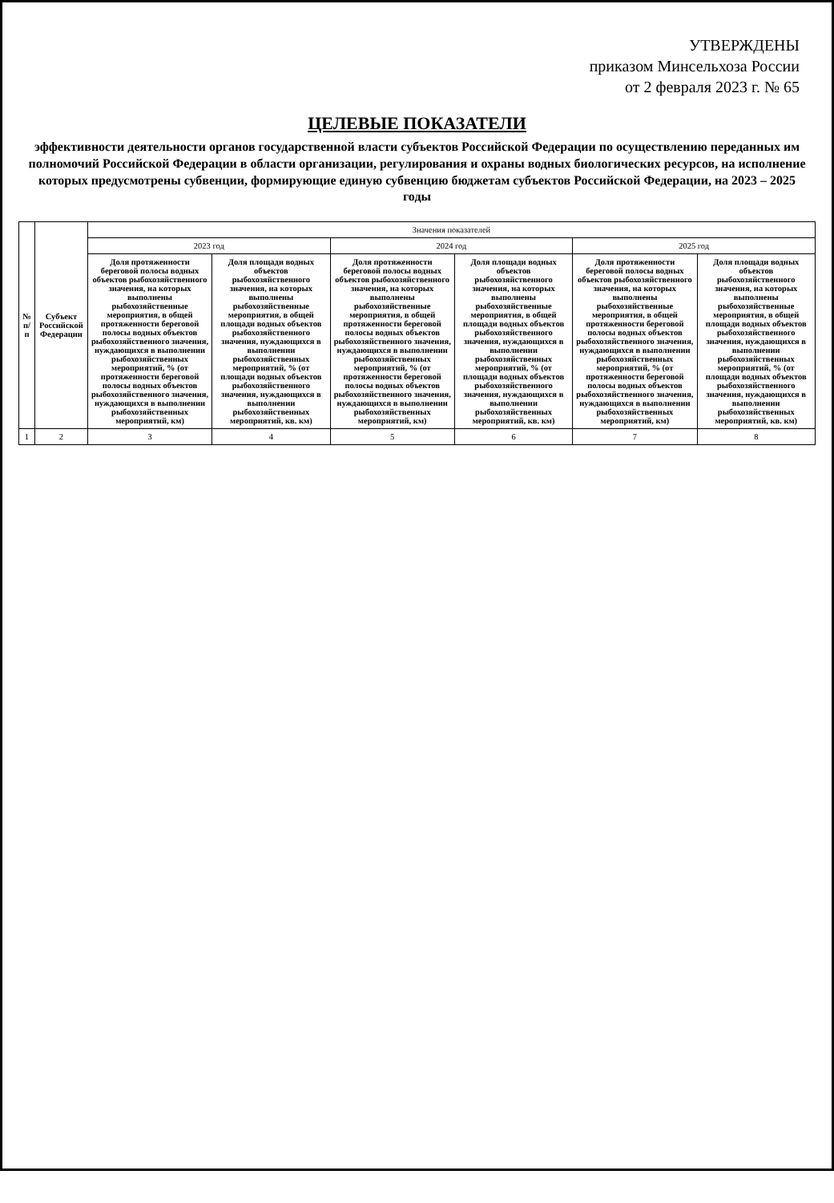УТВЕРЖДЕНЫ
приказом Минсельхоза России
от 2 февраля 2023 г. № 65
ЦЕЛЕВЫЕ ПОКАЗАТЕЛИ
эффективности деятельности органов государственной власти субъектов Российской Федерации по осуществлению переданных им полномочий Российской Федерации в области организации, регулирования и охраны водных биологических ресурсов, на исполнение которых предусмотрены субвенции, формирующие единую субвенцию бюджетам субъектов Российской Федерации, на 2023 – 2025 годы
| № п/п | Субъект Российской Федерации | Значения показателей | | | | | |
| --- | --- | --- | --- | --- | --- | --- | --- |
| | | 2023 год | | 2024 год | | 2025 год | |
| | | Доля протяженности береговой полосы водных объектов рыбохозяйственного значения, на которых выполнены рыбохозяйственные мероприятия, в общей протяженности береговой полосы водных объектов рыбохозяйственного значения, нуждающихся в выполнении рыбохозяйственных мероприятий, % (от протяженности береговой полосы водных объектов рыбохозяйственного значения, нуждающихся в выполнении рыбохозяйственных мероприятий, км) | Доля площади водных объектов рыбохозяйственного значения, на которых выполнены рыбохозяйственные мероприятия, в общей площади водных объектов рыбохозяйственного значения, нуждающихся в выполнении рыбохозяйственных мероприятий, % (от площади водных объектов рыбохозяйственного значения, нуждающихся в выполнении рыбохозяйственных мероприятий, кв. км) | Доля протяженности береговой полосы водных объектов рыбохозяйственного значения, на которых выполнены рыбохозяйственные мероприятия, в общей протяженности береговой полосы водных объектов рыбохозяйственного значения, нуждающихся в выполнении рыбохозяйственных мероприятий, % (от протяженности береговой полосы водных объектов рыбохозяйственного значения, нуждающихся в выполнении рыбохозяйственных мероприятий, км) | Доля площади водных объектов рыбохозяйственного значения, на которых выполнены рыбохозяйственные мероприятия, в общей площади водных объектов рыбохозяйственного значения, нуждающихся в выполнении рыбохозяйственных мероприятий, % (от площади водных объектов рыбохозяйственного значения, нуждающихся в выполнении рыбохозяйственных мероприятий, кв. км) | Доля протяженности береговой полосы водных объектов рыбохозяйственного значения, на которых выполнены рыбохозяйственные мероприятия, в общей протяженности береговой полосы водных объектов рыбохозяйственного значения, нуждающихся в выполнении рыбохозяйственных мероприятий, % (от протяженности береговой полосы водных объектов рыбохозяйственного значения, нуждающихся в выполнении рыбохозяйственных мероприятий, км) | Доля площади водных объектов рыбохозяйственного значения, на которых выполнены рыбохозяйственные мероприятия, в общей площади водных объектов рыбохозяйственного значения, нуждающихся в выполнении рыбохозяйственных мероприятий, % (от площади водных объектов рыбохозяйственного значения, нуждающихся в выполнении рыбохозяйственных мероприятий, кв. км) |
| 1 | 2 | 3 | 4 | 5 | 6 | 7 | 8 |